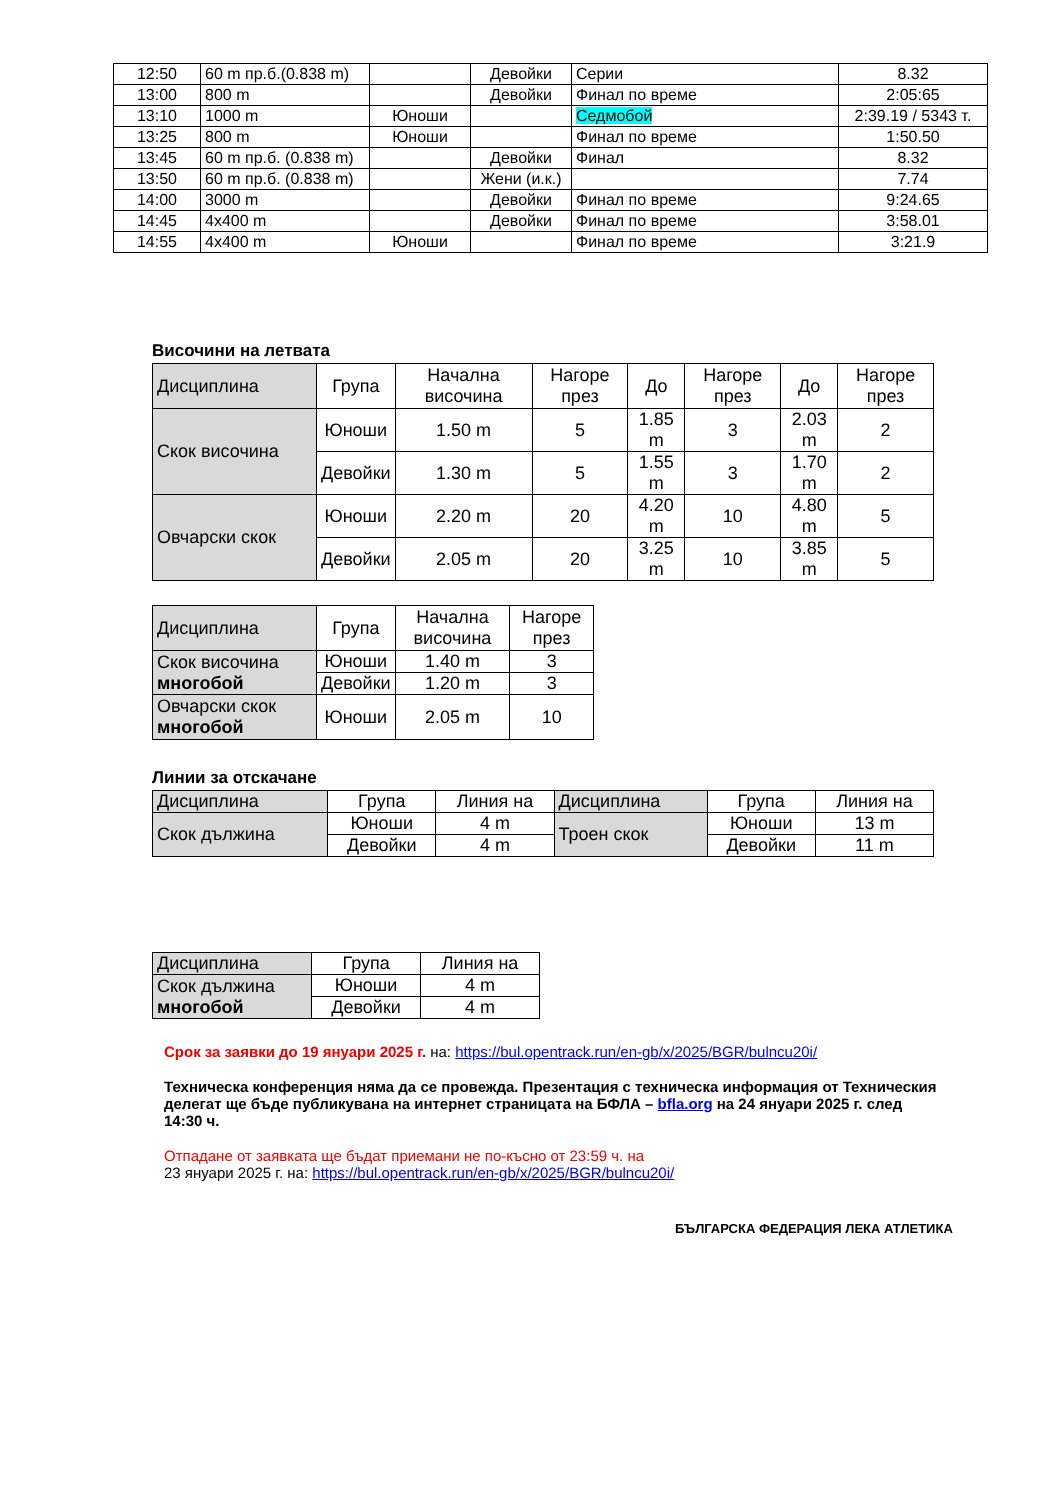| 12:50 | 60 m пр.б.(0.838 m) | | Девойки | Серии | 8.32 |
| 13:00 | 800 m | | Девойки | Финал по време | 2:05:65 |
| 13:10 | 1000 m | Юноши | | Седмобой | 2:39.19 / 5343 т. |
| 13:25 | 800 m | Юноши | | Финал по време | 1:50.50 |
| 13:45 | 60 m пр.б. (0.838 m) | | Девойки | Финал | 8.32 |
| 13:50 | 60 m пр.б. (0.838 m) | | Жени (и.к.) | | 7.74 |
| 14:00 | 3000 m | | Девойки | Финал по време | 9:24.65 |
| 14:45 | 4x400 m | | Девойки | Финал по време | 3:58.01 |
| 14:55 | 4x400 m | Юноши | | Финал по време | 3:21.9 |
Височини на летвата
| Дисциплина | Група | Начална височина | Нагоре през | До | Нагоре през | До | Нагоре през |
| Скок височина | Юноши | 1.50 m | 5 | 1.85 m | 3 | 2.03 m | 2 |
| | Девойки | 1.30 m | 5 | 1.55 m | 3 | 1.70 m | 2 |
| Овчарски скок | Юноши | 2.20 m | 20 | 4.20 m | 10 | 4.80 m | 5 |
| | Девойки | 2.05 m | 20 | 3.25 m | 10 | 3.85 m | 5 |
| Дисциплина | Група | Начална височина | Нагоре през |
| Скок височина многобой | Юноши | 1.40 m | 3 |
| | Девойки | 1.20 m | 3 |
| Овчарски скок многобой | Юноши | 2.05 m | 10 |
Линии за отскачане
| Дисциплина | Група | Линия на | Дисциплина | Група | Линия на |
| Скок дължина | Юноши | 4 m | Троен скок | Юноши | 13 m |
| | Девойки | 4 m | | Девойки | 11 m |
| Дисциплина | Група | Линия на |
| Скок дължина многобой | Юноши | 4 m |
| | Девойки | 4 m |
Срок за заявки до 19 януари 2025 г. на: https://bul.opentrack.run/en-gb/x/2025/BGR/bulncu20i/
Техническа конференция няма да се провежда. Презентация с техническа информация от Техническия делегат ще бъде публикувана на интернет страницата на БФЛА – bfla.org на 24 януари 2025 г. след 14:30 ч.
Отпадане от заявката ще бъдат приемани не по-късно от 23:59 ч. на
23 януари 2025 г. на: https://bul.opentrack.run/en-gb/x/2025/BGR/bulncu20i/
БЪЛГАРСКА ФЕДЕРАЦИЯ ЛЕКА АТЛЕТИКА